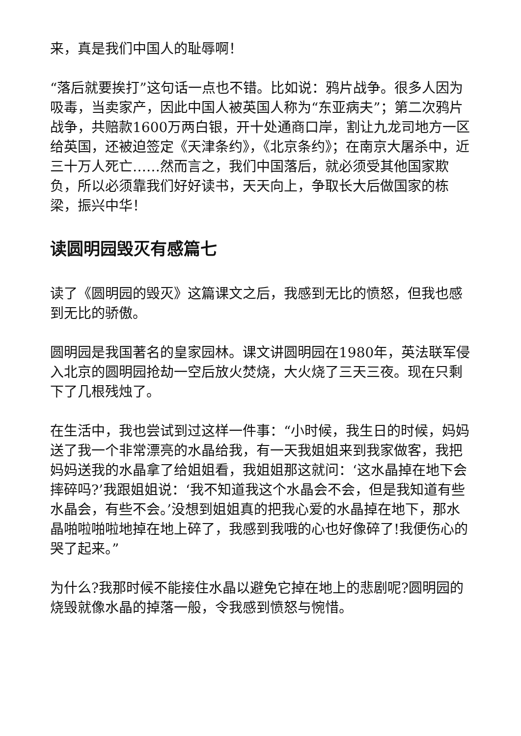来，真是我们中国人的耻辱啊！
“落后就要挨打”这句话一点也不错。比如说：鸦片战争。很多人因为吸毒，当卖家产，因此中国人被英国人称为“东亚病夫”；第二次鸦片战争，共赔款1600万两白银，开十处通商口岸，割让九龙司地方一区给英国，还被迫签定《天津条约》，《北京条约》；在南京大屠杀中，近三十万人死亡……然而言之，我们中国落后，就必须受其他国家欺负，所以必须靠我们好好读书，天天向上，争取长大后做国家的栋梁，振兴中华！
读圆明园毁灭有感篇七
读了《圆明园的毁灭》这篇课文之后，我感到无比的愤怒，但我也感到无比的骄傲。
圆明园是我国著名的皇家园林。课文讲圆明园在1980年，英法联军侵入北京的圆明园抢劫一空后放火焚烧，大火烧了三天三夜。现在只剩下了几根残烛了。
在生活中，我也尝试到过这样一件事：“小时候，我生日的时候，妈妈送了我一个非常漂亮的水晶给我，有一天我姐姐来到我家做客，我把妈妈送我的水晶拿了给姐姐看，我姐姐那这就问：‘这水晶掉在地下会摔碎吗?’我跟姐姐说：‘我不知道我这个水晶会不会，但是我知道有些水晶会，有些不会。’没想到姐姐真的把我心爱的水晶掉在地下，那水晶啪啦啪啦地掉在地上碎了，我感到我哦的心也好像碎了!我便伤心的哭了起来。”
为什么?我那时候不能接住水晶以避免它掉在地上的悲剧呢?圆明园的烧毁就像水晶的掉落一般，令我感到愤怒与惋惜。